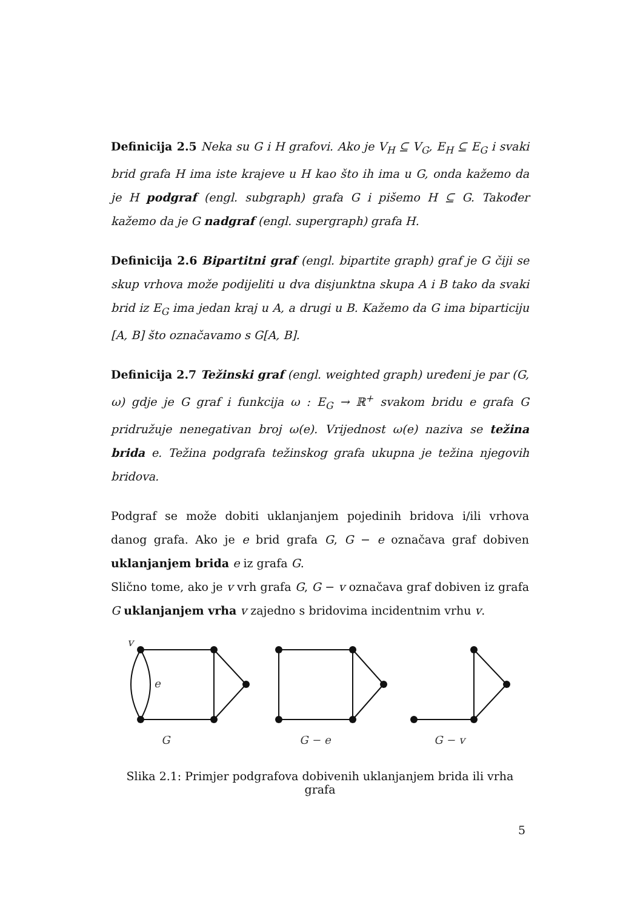Definicija 2.5 Neka su G i H grafovi. Ako je V<sub>H</sub> ⊆ V<sub>G</sub>, E<sub>H</sub> ⊆ E<sub>G</sub> i svaki brid grafa H ima iste krajeve u H kao što ih ima u G, onda kažemo da je H podgraf (engl. subgraph) grafa G i pišemo H ⊆ G. Također kažemo da je G nadgraf (engl. supergraph) grafa H.
Definicija 2.6 Bipartitni graf (engl. bipartite graph) graf je G čiji se skup vrhova može podijeliti u dva disjunktna skupa A i B tako da svaki brid iz E<sub>G</sub> ima jedan kraj u A, a drugi u B. Kažemo da G ima biparticiju [A, B] što označavamo s G[A, B].
Definicija 2.7 Težinski graf (engl. weighted graph) uređeni je par (G, ω) gdje je G graf i funkcija ω : E<sub>G</sub> → ℝ<sup>+</sup> svakom bridu e grafa G pridružuje nenegativan broj ω(e). Vrijednost ω(e) naziva se težina brida e. Težina podgrafa težinskog grafa ukupna je težina njegovih bridova.
Podgraf se može dobiti uklanjanjem pojedinih bridova i/ili vrhova danog grafa. Ako je e brid grafa G, G − e označava graf dobiven uklanjanjem brida e iz grafa G.
Slično tome, ako je v vrh grafa G, G − v označava graf dobiven iz grafa G uklanjanjem vrha v zajedno s bridovima incidentnim vrhu v.
v
e
G
G − e
G − v
Slika 2.1: Primjer podgrafova dobivenih uklanjanjem brida ili vrha grafa
5